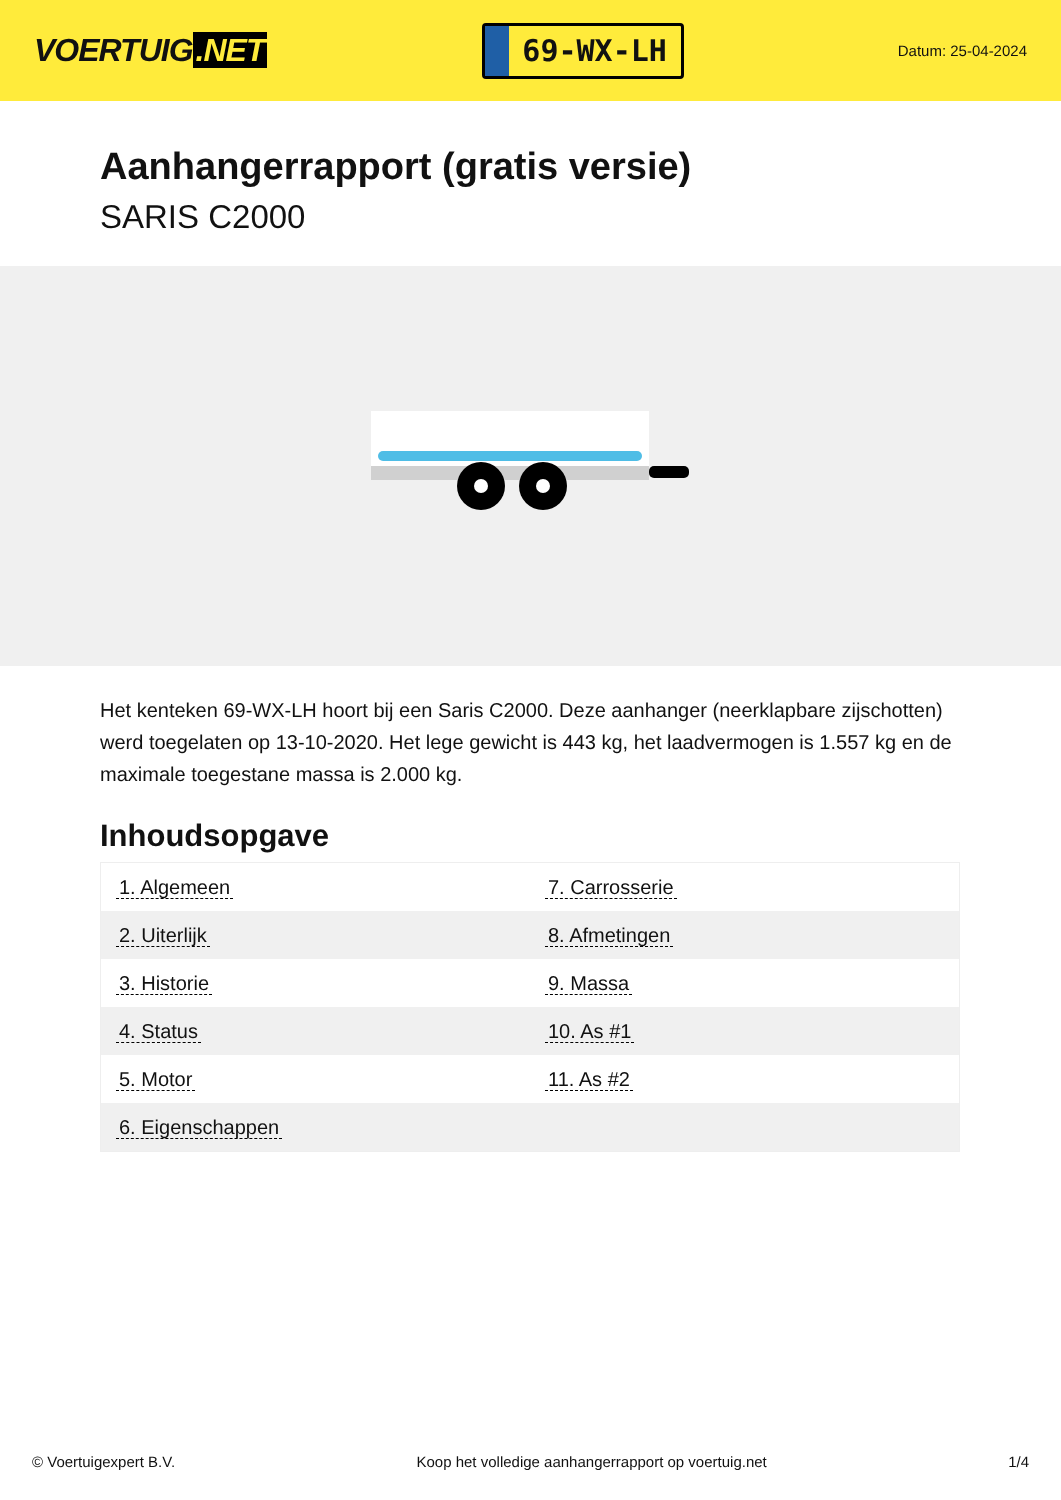VOERTUIG.NET
69-WX-LH
Datum: 25-04-2024
Aanhangerrapport (gratis versie)
SARIS C2000
Het kenteken 69-WX-LH hoort bij een Saris C2000. Deze aanhanger (neerklapbare zijschotten) werd toegelaten op 13-10-2020. Het lege gewicht is 443 kg, het laadvermogen is 1.557 kg en de maximale toegestane massa is 2.000 kg.
Inhoudsopgave
| 1. Algemeen | 7. Carrosserie |
| 2. Uiterlijk | 8. Afmetingen |
| 3. Historie | 9. Massa |
| 4. Status | 10. As #1 |
| 5. Motor | 11. As #2 |
| 6. Eigenschappen | |
© Voertuigexpert B.V. Koop het volledige aanhangerrapport op voertuig.net 1/4